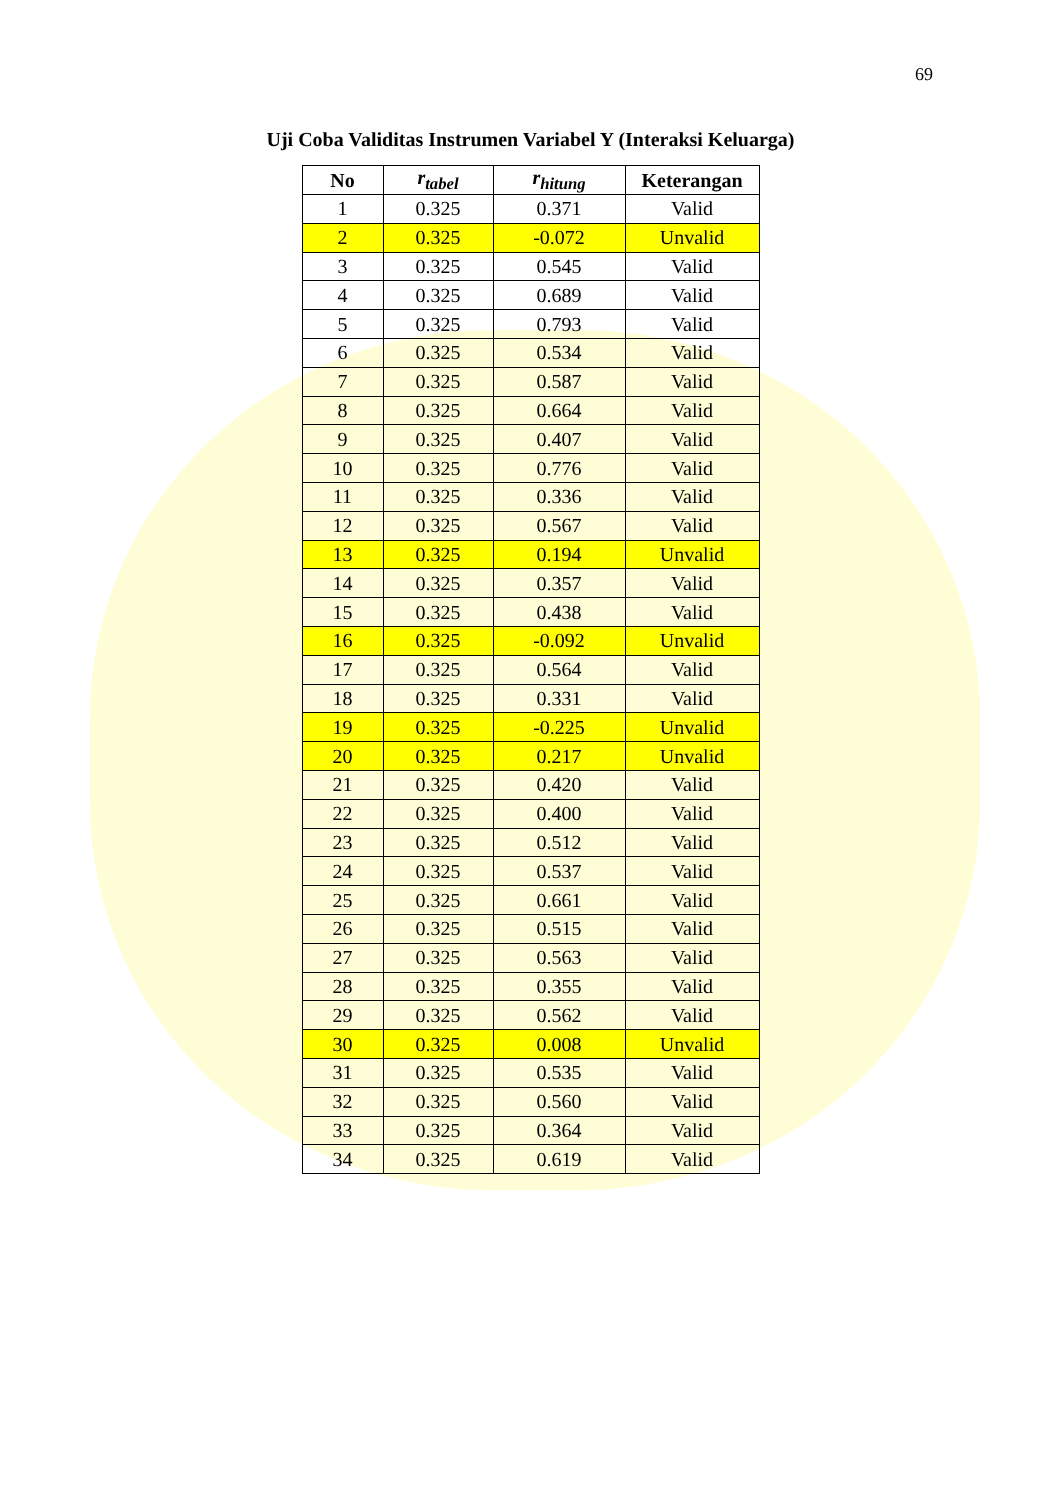69
Uji Coba Validitas Instrumen Variabel Y (Interaksi Keluarga)
| No | r<sub>tabel</sub> | r<sub>hitung</sub> | Keterangan |
| --- | --- | --- | --- |
| 1 | 0.325 | 0.371 | Valid |
| 2 | 0.325 | -0.072 | Unvalid |
| 3 | 0.325 | 0.545 | Valid |
| 4 | 0.325 | 0.689 | Valid |
| 5 | 0.325 | 0.793 | Valid |
| 6 | 0.325 | 0.534 | Valid |
| 7 | 0.325 | 0.587 | Valid |
| 8 | 0.325 | 0.664 | Valid |
| 9 | 0.325 | 0.407 | Valid |
| 10 | 0.325 | 0.776 | Valid |
| 11 | 0.325 | 0.336 | Valid |
| 12 | 0.325 | 0.567 | Valid |
| 13 | 0.325 | 0.194 | Unvalid |
| 14 | 0.325 | 0.357 | Valid |
| 15 | 0.325 | 0.438 | Valid |
| 16 | 0.325 | -0.092 | Unvalid |
| 17 | 0.325 | 0.564 | Valid |
| 18 | 0.325 | 0.331 | Valid |
| 19 | 0.325 | -0.225 | Unvalid |
| 20 | 0.325 | 0.217 | Unvalid |
| 21 | 0.325 | 0.420 | Valid |
| 22 | 0.325 | 0.400 | Valid |
| 23 | 0.325 | 0.512 | Valid |
| 24 | 0.325 | 0.537 | Valid |
| 25 | 0.325 | 0.661 | Valid |
| 26 | 0.325 | 0.515 | Valid |
| 27 | 0.325 | 0.563 | Valid |
| 28 | 0.325 | 0.355 | Valid |
| 29 | 0.325 | 0.562 | Valid |
| 30 | 0.325 | 0.008 | Unvalid |
| 31 | 0.325 | 0.535 | Valid |
| 32 | 0.325 | 0.560 | Valid |
| 33 | 0.325 | 0.364 | Valid |
| 34 | 0.325 | 0.619 | Valid |